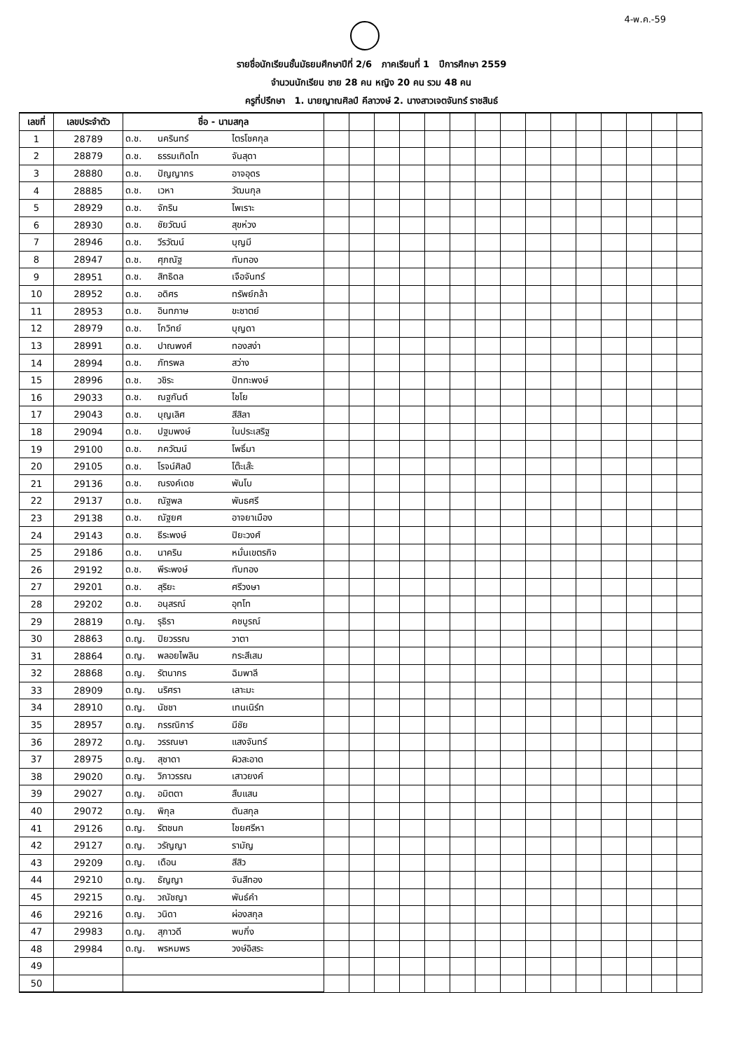4-พ.ค.-59
รายชื่อนักเรียนชั้นมัธยมศึกษาปีที่ 2/6 ภาคเรียนที่ 1 ปีการศึกษา 2559
จำนวนนักเรียน ชาย 28 คน หญิง 20 คน รวม 48 คน
ครูที่ปรึกษา 1. นายญาณศิลป์ คีลาวงษ์ 2. นางสาวเจตจันทร์ ราชสินธ์
| เลขที่ | เลขประจำตัว | ชื่อ - นามสกุล | | | | | | | | | | | | | | | | | |
| --- | --- | --- | --- | --- | --- | --- | --- | --- | --- | --- | --- | --- | --- | --- | --- | --- | --- | --- | --- |
| 1 | 28789 | ด.ช. | นครินทร์ | ไตรโชคกุล | | | | | | | | | | | | | | | |
| 2 | 28879 | ด.ช. | ธรรมเทิดไท | จันสุดา | | | | | | | | | | | | | | | |
| 3 | 28880 | ด.ช. | ปัญญากร | อาจอุดร | | | | | | | | | | | | | | | |
| 4 | 28885 | ด.ช. | เวหา | วัฒนกุล | | | | | | | | | | | | | | | |
| 5 | 28929 | ด.ช. | จักริน | ไพเราะ | | | | | | | | | | | | | | | |
| 6 | 28930 | ด.ช. | ชัยวัฒน์ | สุขห่วง | | | | | | | | | | | | | | | |
| 7 | 28946 | ด.ช. | วีรวัฒน์ | บุญมี | | | | | | | | | | | | | | | |
| 8 | 28947 | ด.ช. | ศุภณัฐ | ทับทอง | | | | | | | | | | | | | | | |
| 9 | 28951 | ด.ช. | สิทธิดล | เจือจันทร์ | | | | | | | | | | | | | | | |
| 10 | 28952 | ด.ช. | อดิศร | ทรัพย์กล้า | | | | | | | | | | | | | | | |
| 11 | 28953 | ด.ช. | อินทภาษ | ขะชาตย์ | | | | | | | | | | | | | | | |
| 12 | 28979 | ด.ช. | โกวิทย์ | บุญดา | | | | | | | | | | | | | | | |
| 13 | 28991 | ด.ช. | ปาณพงศ์ | ทองสง่า | | | | | | | | | | | | | | | |
| 14 | 28994 | ด.ช. | ภัทรพล | สว่าง | | | | | | | | | | | | | | | |
| 15 | 28996 | ด.ช. | วชิระ | ปัททะพงษ์ | | | | | | | | | | | | | | | |
| 16 | 29033 | ด.ช. | ณฐกันต์ | ไชโย | | | | | | | | | | | | | | | |
| 17 | 29043 | ด.ช. | บุญเลิศ | สีสิลา | | | | | | | | | | | | | | | |
| 18 | 29094 | ด.ช. | ปฐมพงษ์ | ในประเสริฐ | | | | | | | | | | | | | | | |
| 19 | 29100 | ด.ช. | ภควัฒน์ | โพธิ์มา | | | | | | | | | | | | | | | |
| 20 | 29105 | ด.ช. | โรจน์ศิลป์ | โต๊ะเส๊ะ | | | | | | | | | | | | | | | |
| 21 | 29136 | ด.ช. | ณรงค์เดช | พันโบ | | | | | | | | | | | | | | | |
| 22 | 29137 | ด.ช. | ณัฐพล | พันธศรี | | | | | | | | | | | | | | | |
| 23 | 29138 | ด.ช. | ณัฐยศ | อาจยาเมือง | | | | | | | | | | | | | | | |
| 24 | 29143 | ด.ช. | ธีระพงษ์ | ปิยะวงศ์ | | | | | | | | | | | | | | | |
| 25 | 29186 | ด.ช. | นาคริน | หมั่นเขตรกิจ | | | | | | | | | | | | | | | |
| 26 | 29192 | ด.ช. | พีระพงษ์ | ทับทอง | | | | | | | | | | | | | | | |
| 27 | 29201 | ด.ช. | สุริยะ | ศรีวงษา | | | | | | | | | | | | | | | |
| 28 | 29202 | ด.ช. | อนุสรณ์ | อุทโท | | | | | | | | | | | | | | | |
| 29 | 28819 | ด.ญ. | รุธิรา | คชบูรณ์ | | | | | | | | | | | | | | | |
| 30 | 28863 | ด.ญ. | ปิยวรรณ | วาตา | | | | | | | | | | | | | | | |
| 31 | 28864 | ด.ญ. | พลอยไพลิน | กระสีเสม | | | | | | | | | | | | | | | |
| 32 | 28868 | ด.ญ. | รัตนากร | ฉิมพาลี | | | | | | | | | | | | | | | |
| 33 | 28909 | ด.ญ. | นริศรา | เลาะมะ | | | | | | | | | | | | | | | |
| 34 | 28910 | ด.ญ. | นัชชา | เทนเนิร์ท | | | | | | | | | | | | | | | |
| 35 | 28957 | ด.ญ. | กรรณิการ์ | มีชัย | | | | | | | | | | | | | | | |
| 36 | 28972 | ด.ญ. | วรรณษา | แสงจันทร์ | | | | | | | | | | | | | | | |
| 37 | 28975 | ด.ญ. | สุชาดา | ผิวสะอาด | | | | | | | | | | | | | | | |
| 38 | 29020 | ด.ญ. | วิภาวรรณ | เสาวยงค์ | | | | | | | | | | | | | | | |
| 39 | 29027 | ด.ญ. | อมิตตา | สืบแสน | | | | | | | | | | | | | | | |
| 40 | 29072 | ด.ญ. | พิกุล | ตันสกุล | | | | | | | | | | | | | | | |
| 41 | 29126 | ด.ญ. | รัตชนก | ไชยศรีหา | | | | | | | | | | | | | | | |
| 42 | 29127 | ด.ญ. | วรัญญา | รามัญ | | | | | | | | | | | | | | | |
| 43 | 29209 | ด.ญ. | เดือน | สีสิว | | | | | | | | | | | | | | | |
| 44 | 29210 | ด.ญ. | ธัญญา | จันสีทอง | | | | | | | | | | | | | | | |
| 45 | 29215 | ด.ญ. | วณัชญา | พันธ์คำ | | | | | | | | | | | | | | | |
| 46 | 29216 | ด.ญ. | วนิดา | ผ่องสกุล | | | | | | | | | | | | | | | |
| 47 | 29983 | ด.ญ. | สุภาวดี | พบกิ่ง | | | | | | | | | | | | | | | |
| 48 | 29984 | ด.ญ. | พรหมพร | วงษ์อิสระ | | | | | | | | | | | | | | | |
| 49 | | | | | | | | | | | | | | | | | | | |
| 50 | | | | | | | | | | | | | | | | | | | |